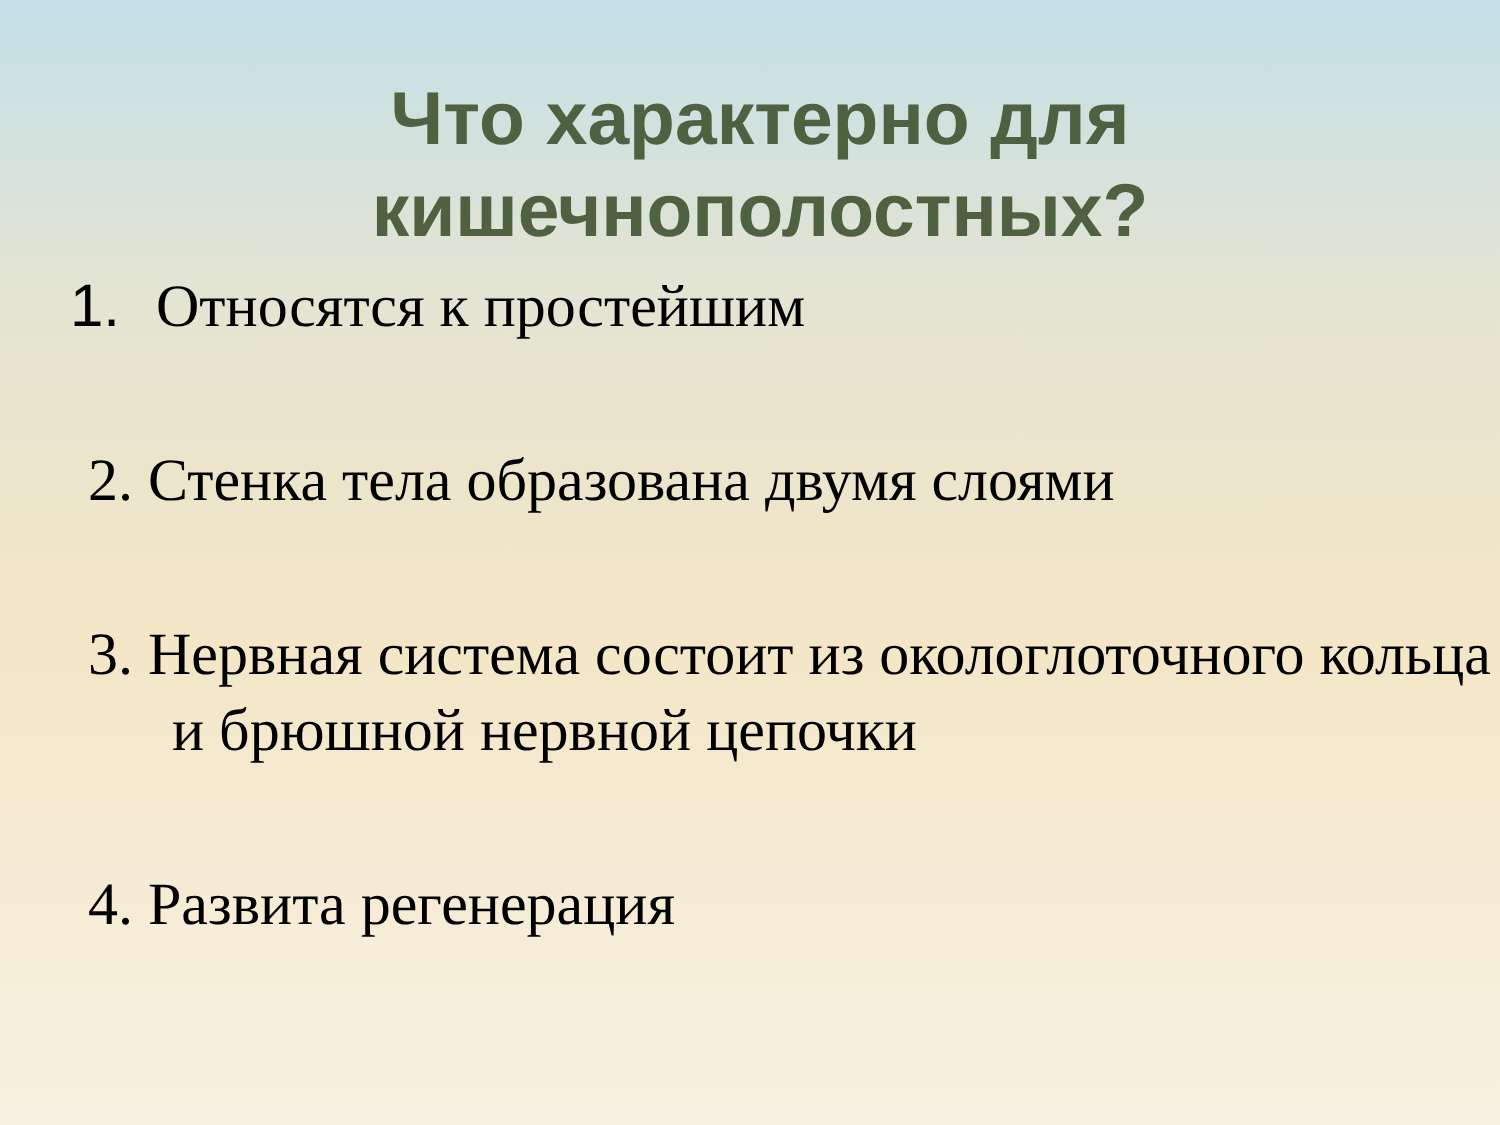Что характерно для
кишечнополостных?
1. Относятся к простейшим
2. Стенка тела образована двумя слоями
3. Нервная система состоит из окологлоточного кольца и брюшной нервной цепочки
4. Развита регенерация